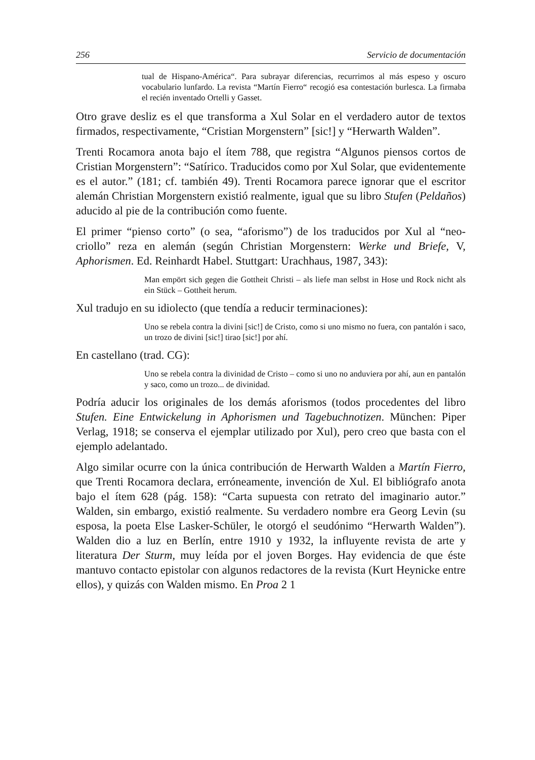256 Servicio de documentación
tual de Hispano-América“. Para subrayar diferencias, recurrimos al más espeso y oscuro vocabulario lunfardo. La revista “Martín Fierro“ recogió esa contestación burlesca. La firmaba el recién inventado Ortelli y Gasset.
Otro grave desliz es el que transforma a Xul Solar en el verdadero autor de textos firmados, respectivamente, “Cristian Morgenstern” [sic!] y “Herwarth Walden”.
Trenti Rocamora anota bajo el ítem 788, que registra “Algunos piensos cortos de Cristian Morgenstern”: “Satírico. Traducidos como por Xul Solar, que evidentemente es el autor.” (181; cf. también 49). Trenti Rocamora parece ignorar que el escritor alemán Christian Morgenstern existió realmente, igual que su libro Stufen (Peldaños) aducido al pie de la contribución como fuente.
El primer “pienso corto” (o sea, “aforismo”) de los traducidos por Xul al “neo-criollo” reza en alemán (según Christian Morgenstern: Werke und Briefe, V, Aphorismen. Ed. Reinhardt Habel. Stuttgart: Urachhaus, 1987, 343):
Man empört sich gegen die Gottheit Christi – als liefe man selbst in Hose und Rock nicht als ein Stück – Gottheit herum.
Xul tradujo en su idiolecto (que tendía a reducir terminaciones):
Uno se rebela contra la divini [sic!] de Cristo, como si uno mismo no fuera, con pantalón i saco, un trozo de divini [sic!] tirao [sic!] por ahí.
En castellano (trad. CG):
Uno se rebela contra la divinidad de Cristo – como si uno no anduviera por ahí, aun en pantalón y saco, como un trozo... de divinidad.
Podría aducir los originales de los demás aforismos (todos procedentes del libro Stufen. Eine Entwickelung in Aphorismen und Tagebuchnotizen. München: Piper Verlag, 1918; se conserva el ejemplar utilizado por Xul), pero creo que basta con el ejemplo adelantado.
Algo similar ocurre con la única contribución de Herwarth Walden a Martín Fierro, que Trenti Rocamora declara, erróneamente, invención de Xul. El bibliógrafo anota bajo el ítem 628 (pág. 158): “Carta supuesta con retrato del imaginario autor.” Walden, sin embargo, existió realmente. Su verdadero nombre era Georg Levin (su esposa, la poeta Else Lasker-Schüler, le otorgó el seudónimo “Herwarth Walden”). Walden dio a luz en Berlín, entre 1910 y 1932, la influyente revista de arte y literatura Der Sturm, muy leída por el joven Borges. Hay evidencia de que éste mantuvo contacto epistolar con algunos redactores de la revista (Kurt Heynicke entre ellos), y quizás con Walden mismo. En Proa 2 1